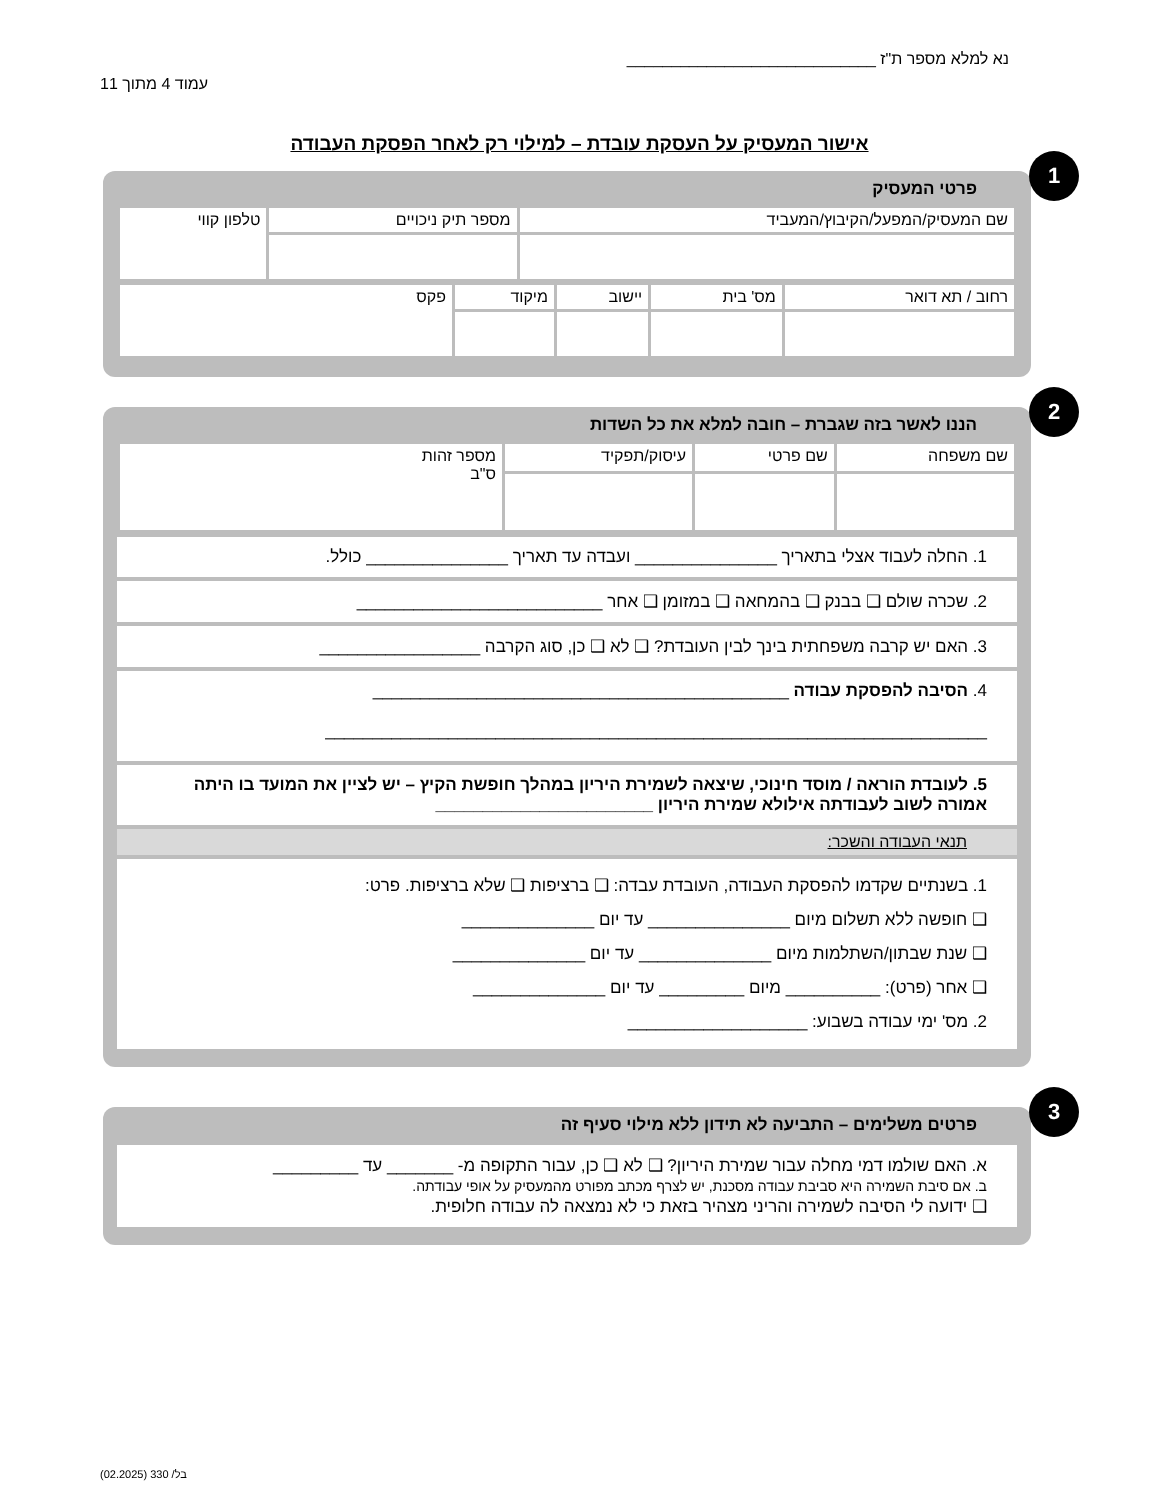נא למלא מספר ת"ז ____________________________ עמוד 4 מתוך 11
אישור המעסיק על העסקת עובדת – למילוי רק לאחר הפסקת העבודה
1
פרטי המעסיק
| שם המעסיק/המפעל/הקיבוץ/המעביד | מספר תיק ניכויים | טלפון קווי |
| רחוב / תא דואר | מס' בית | יישוב | מיקוד | פקס |
2
הננו לאשר בזה שגברת – חובה למלא את כל השדות
| שם משפחה | שם פרטי | עיסוק/תפקיד | מספר זהות ס"ב |
1. החלה לעבוד אצלי בתאריך _______________ ועבדה עד תאריך _______________ כולל.
2. שכרה שולם ❑ בבנק ❑ בהמחאה ❑ במזומן ❑ אחר __________________________
3. האם יש קרבה משפחתית בינך לבין העובדת? ❑ לא ❑ כן, סוג הקרבה _________________
4. הסיבה להפסקת עבודה ____________________________________________
______________________________________________________________________
5. לעובדת הוראה / מוסד חינוכי, שיצאה לשמירת היריון במהלך חופשת הקיץ – יש לציין את המועד בו היתה אמורה לשוב לעבודתה אילולא שמירת היריון _______________________
תנאי העבודה והשכר:
1. בשנתיים שקדמו להפסקת העבודה, העובדת עבדה: ❑ ברציפות ❑ שלא ברציפות. פרט:
❑ חופשה ללא תשלום מיום _______________ עד יום ______________
❑ שנת שבתון/השתלמות מיום ______________ עד יום ______________
❑ אחר (פרט): __________ מיום _________ עד יום ______________
2. מס' ימי עבודה בשבוע: ___________________
3
פרטים משלימים – התביעה לא תידון ללא מילוי סעיף זה
א. האם שולמו דמי מחלה עבור שמירת היריון? ❑ לא ❑ כן, עבור התקופה מ- _______ עד _________
ב. אם סיבת השמירה היא סביבת עבודה מסכנת, יש לצרף מכתב מפורט מהמעסיק על אופי עבודתה.
❑ ידועה לי הסיבה לשמירה והריני מצהיר בזאת כי לא נמצאה לה עבודה חלופית.
בל/ 330 (02.2025)